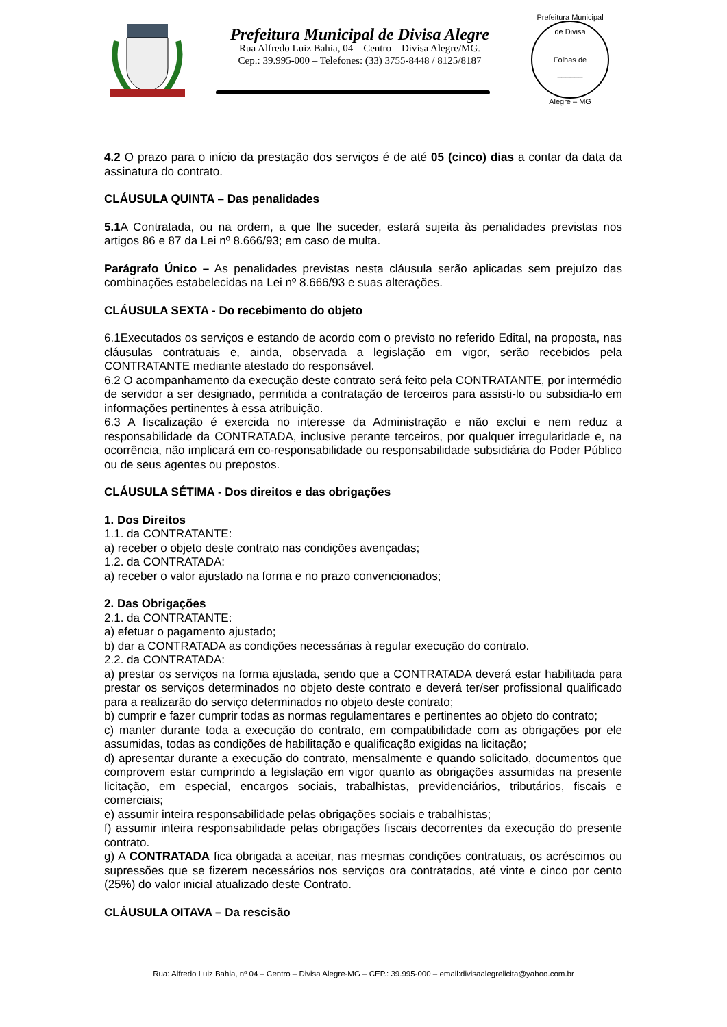Prefeitura Municipal de Divisa Alegre
Rua Alfredo Luiz Bahia, 04 – Centro – Divisa Alegre/MG.
Cep.: 39.995-000 – Telefones: (33) 3755-8448 / 8125/8187
Prefeitura Municipal de Divisa
Folhas de
______
Alegre – MG
4.2 O prazo para o início da prestação dos serviços é de até 05 (cinco) dias a contar da data da assinatura do contrato.
CLÁUSULA QUINTA – Das penalidades
5.1 A Contratada, ou na ordem, a que lhe suceder, estará sujeita às penalidades previstas nos artigos 86 e 87 da Lei nº 8.666/93; em caso de multa.
Parágrafo Único – As penalidades previstas nesta cláusula serão aplicadas sem prejuízo das combinações estabelecidas na Lei nº 8.666/93 e suas alterações.
CLÁUSULA SEXTA - Do recebimento do objeto
6.1Executados os serviços e estando de acordo com o previsto no referido Edital, na proposta, nas cláusulas contratuais e, ainda, observada a legislação em vigor, serão recebidos pela CONTRATANTE mediante atestado do responsável.
6.2 O acompanhamento da execução deste contrato será feito pela CONTRATANTE, por intermédio de servidor a ser designado, permitida a contratação de terceiros para assisti-lo ou subsidia-lo em informações pertinentes à essa atribuição.
6.3 A fiscalização é exercida no interesse da Administração e não exclui e nem reduz a responsabilidade da CONTRATADA, inclusive perante terceiros, por qualquer irregularidade e, na ocorrência, não implicará em co-responsabilidade ou responsabilidade subsidiária do Poder Público ou de seus agentes ou prepostos.
CLÁUSULA SÉTIMA - Dos direitos e das obrigações
1. Dos Direitos
1.1. da CONTRATANTE:
a) receber o objeto deste contrato nas condições avençadas;
1.2. da CONTRATADA:
a) receber o valor ajustado na forma e no prazo convencionados;
2. Das Obrigações
2.1. da CONTRATANTE:
a) efetuar o pagamento ajustado;
b) dar a CONTRATADA as condições necessárias à regular execução do contrato.
2.2. da CONTRATADA:
a) prestar os serviços na forma ajustada, sendo que a CONTRATADA deverá estar habilitada para prestar os serviços determinados no objeto deste contrato e deverá ter/ser profissional qualificado para a realizarão do serviço determinados no objeto deste contrato;
b) cumprir e fazer cumprir todas as normas regulamentares e pertinentes ao objeto do contrato;
c) manter durante toda a execução do contrato, em compatibilidade com as obrigações por ele assumidas, todas as condições de habilitação e qualificação exigidas na licitação;
d) apresentar durante a execução do contrato, mensalmente e quando solicitado, documentos que comprovem estar cumprindo a legislação em vigor quanto as obrigações assumidas na presente licitação, em especial, encargos sociais, trabalhistas, previdenciários, tributários, fiscais e comerciais;
e) assumir inteira responsabilidade pelas obrigações sociais e trabalhistas;
f) assumir inteira responsabilidade pelas obrigações fiscais decorrentes da execução do presente contrato.
g) A CONTRATADA fica obrigada a aceitar, nas mesmas condições contratuais, os acréscimos ou supressões que se fizerem necessários nos serviços ora contratados, até vinte e cinco por cento (25%) do valor inicial atualizado deste Contrato.
CLÁUSULA OITAVA – Da rescisão
Rua: Alfredo Luiz Bahia, nº 04 – Centro – Divisa Alegre-MG – CEP.: 39.995-000 – email:divisaalegrelicita@yahoo.com.br